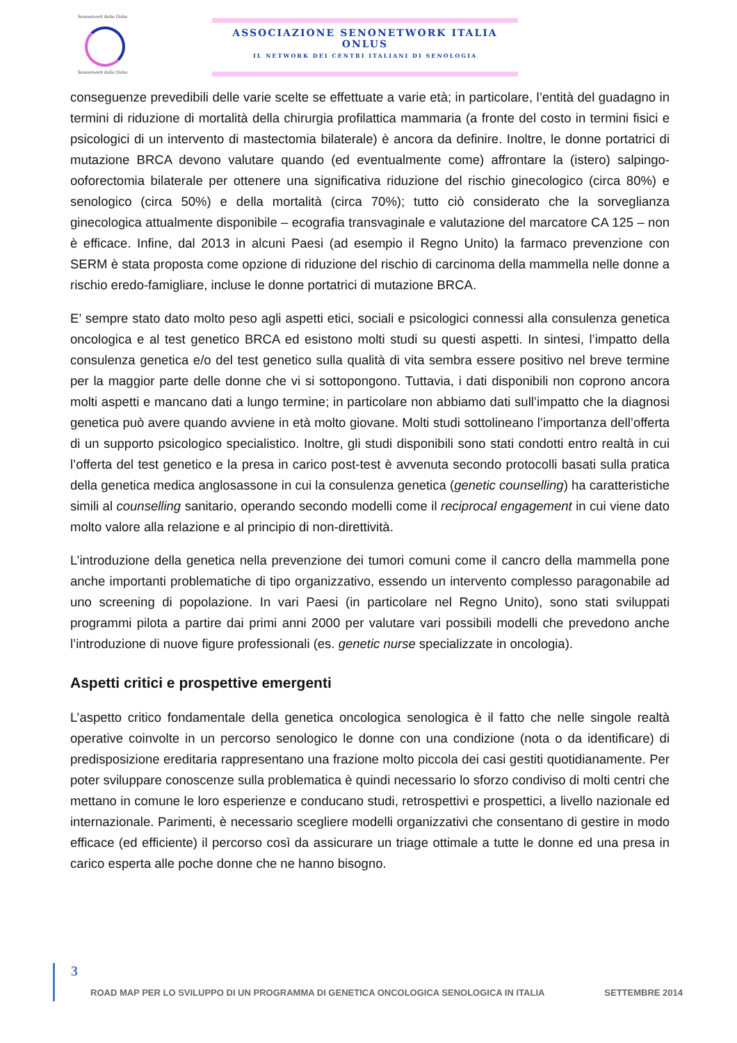Senonetwork Italia Onlus
Senonetwork Italia Onlus
ASSOCIAZIONE SENONETWORK ITALIA ONLUS
IL NETWORK DEI CENTRI ITALIANI DI SENOLOGIA
conseguenze prevedibili delle varie scelte se effettuate a varie età; in particolare, l’entità del guadagno in termini di riduzione di mortalità della chirurgia profilattica mammaria (a fronte del costo in termini fisici e psicologici di un intervento di mastectomia bilaterale) è ancora da definire. Inoltre, le donne portatrici di mutazione BRCA devono valutare quando (ed eventualmente come) affrontare la (istero) salpingo-ooforectomia bilaterale per ottenere una significativa riduzione del rischio ginecologico (circa 80%) e senologico (circa 50%) e della mortalità (circa 70%); tutto ciò considerato che la sorveglianza ginecologica attualmente disponibile – ecografia transvaginale e valutazione del marcatore CA 125 – non è efficace. Infine, dal 2013 in alcuni Paesi (ad esempio il Regno Unito) la farmaco prevenzione con SERM è stata proposta come opzione di riduzione del rischio di carcinoma della mammella nelle donne a rischio eredo-famigliare, incluse le donne portatrici di mutazione BRCA.
E’ sempre stato dato molto peso agli aspetti etici, sociali e psicologici connessi alla consulenza genetica oncologica e al test genetico BRCA ed esistono molti studi su questi aspetti. In sintesi, l’impatto della consulenza genetica e/o del test genetico sulla qualità di vita sembra essere positivo nel breve termine per la maggior parte delle donne che vi si sottopongono. Tuttavia, i dati disponibili non coprono ancora molti aspetti e mancano dati a lungo termine; in particolare non abbiamo dati sull’impatto che la diagnosi genetica può avere quando avviene in età molto giovane. Molti studi sottolineano l’importanza dell’offerta di un supporto psicologico specialistico. Inoltre, gli studi disponibili sono stati condotti entro realtà in cui l’offerta del test genetico e la presa in carico post-test è avvenuta secondo protocolli basati sulla pratica della genetica medica anglosassone in cui la consulenza genetica (genetic counselling) ha caratteristiche simili al counselling sanitario, operando secondo modelli come il reciprocal engagement in cui viene dato molto valore alla relazione e al principio di non-direttività.
L’introduzione della genetica nella prevenzione dei tumori comuni come il cancro della mammella pone anche importanti problematiche di tipo organizzativo, essendo un intervento complesso paragonabile ad uno screening di popolazione. In vari Paesi (in particolare nel Regno Unito), sono stati sviluppati programmi pilota a partire dai primi anni 2000 per valutare vari possibili modelli che prevedono anche l’introduzione di nuove figure professionali (es. genetic nurse specializzate in oncologia).
Aspetti critici e prospettive emergenti
L’aspetto critico fondamentale della genetica oncologica senologica è il fatto che nelle singole realtà operative coinvolte in un percorso senologico le donne con una condizione (nota o da identificare) di predisposizione ereditaria rappresentano una frazione molto piccola dei casi gestiti quotidianamente. Per poter sviluppare conoscenze sulla problematica è quindi necessario lo sforzo condiviso di molti centri che mettano in comune le loro esperienze e conducano studi, retrospettivi e prospettici, a livello nazionale ed internazionale. Parimenti, è necessario scegliere modelli organizzativi che consentano di gestire in modo efficace (ed efficiente) il percorso così da assicurare un triage ottimale a tutte le donne ed una presa in carico esperta alle poche donne che ne hanno bisogno.
3
ROAD MAP PER LO SVILUPPO DI UN PROGRAMMA DI GENETICA ONCOLOGICA SENOLOGICA IN ITALIA SETTEMBRE 2014